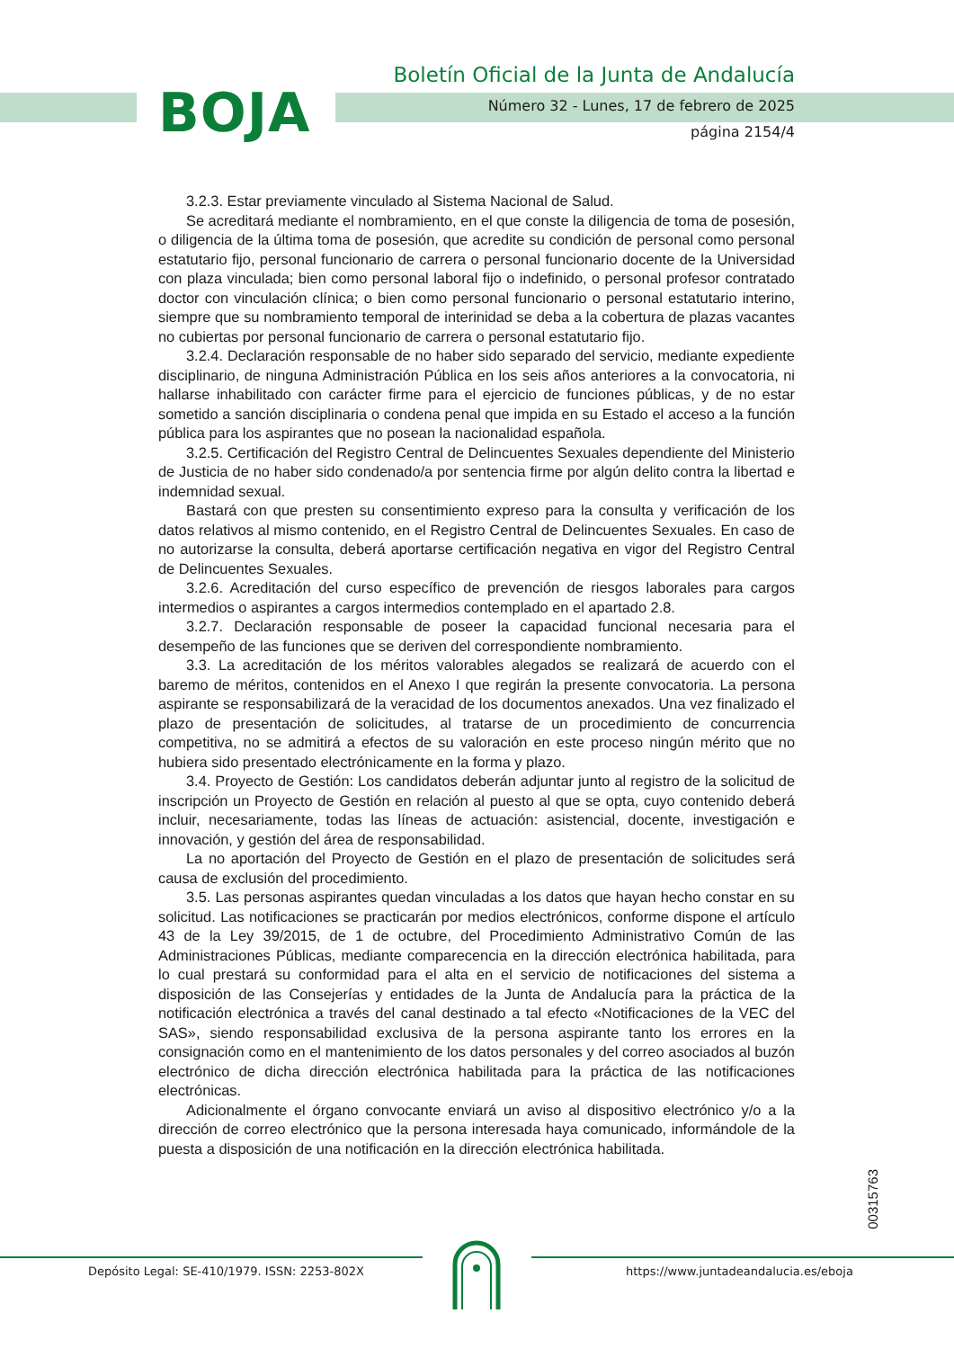BOJA
Boletín Oficial de la Junta de Andalucía
Número 32 - Lunes, 17 de febrero de 2025
página 2154/4
3.2.3. Estar previamente vinculado al Sistema Nacional de Salud.
Se acreditará mediante el nombramiento, en el que conste la diligencia de toma de posesión, o diligencia de la última toma de posesión, que acredite su condición de personal como personal estatutario fijo, personal funcionario de carrera o personal funcionario docente de la Universidad con plaza vinculada; bien como personal laboral fijo o indefinido, o personal profesor contratado doctor con vinculación clínica; o bien como personal funcionario o personal estatutario interino, siempre que su nombramiento temporal de interinidad se deba a la cobertura de plazas vacantes no cubiertas por personal funcionario de carrera o personal estatutario fijo.
3.2.4. Declaración responsable de no haber sido separado del servicio, mediante expediente disciplinario, de ninguna Administración Pública en los seis años anteriores a la convocatoria, ni hallarse inhabilitado con carácter firme para el ejercicio de funciones públicas, y de no estar sometido a sanción disciplinaria o condena penal que impida en su Estado el acceso a la función pública para los aspirantes que no posean la nacionalidad española.
3.2.5. Certificación del Registro Central de Delincuentes Sexuales dependiente del Ministerio de Justicia de no haber sido condenado/a por sentencia firme por algún delito contra la libertad e indemnidad sexual.
Bastará con que presten su consentimiento expreso para la consulta y verificación de los datos relativos al mismo contenido, en el Registro Central de Delincuentes Sexuales. En caso de no autorizarse la consulta, deberá aportarse certificación negativa en vigor del Registro Central de Delincuentes Sexuales.
3.2.6. Acreditación del curso específico de prevención de riesgos laborales para cargos intermedios o aspirantes a cargos intermedios contemplado en el apartado 2.8.
3.2.7. Declaración responsable de poseer la capacidad funcional necesaria para el desempeño de las funciones que se deriven del correspondiente nombramiento.
3.3. La acreditación de los méritos valorables alegados se realizará de acuerdo con el baremo de méritos, contenidos en el Anexo I que regirán la presente convocatoria. La persona aspirante se responsabilizará de la veracidad de los documentos anexados. Una vez finalizado el plazo de presentación de solicitudes, al tratarse de un procedimiento de concurrencia competitiva, no se admitirá a efectos de su valoración en este proceso ningún mérito que no hubiera sido presentado electrónicamente en la forma y plazo.
3.4. Proyecto de Gestión: Los candidatos deberán adjuntar junto al registro de la solicitud de inscripción un Proyecto de Gestión en relación al puesto al que se opta, cuyo contenido deberá incluir, necesariamente, todas las líneas de actuación: asistencial, docente, investigación e innovación, y gestión del área de responsabilidad.
La no aportación del Proyecto de Gestión en el plazo de presentación de solicitudes será causa de exclusión del procedimiento.
3.5. Las personas aspirantes quedan vinculadas a los datos que hayan hecho constar en su solicitud. Las notificaciones se practicarán por medios electrónicos, conforme dispone el artículo 43 de la Ley 39/2015, de 1 de octubre, del Procedimiento Administrativo Común de las Administraciones Públicas, mediante comparecencia en la dirección electrónica habilitada, para lo cual prestará su conformidad para el alta en el servicio de notificaciones del sistema a disposición de las Consejerías y entidades de la Junta de Andalucía para la práctica de la notificación electrónica a través del canal destinado a tal efecto «Notificaciones de la VEC del SAS», siendo responsabilidad exclusiva de la persona aspirante tanto los errores en la consignación como en el mantenimiento de los datos personales y del correo asociados al buzón electrónico de dicha dirección electrónica habilitada para la práctica de las notificaciones electrónicas.
Adicionalmente el órgano convocante enviará un aviso al dispositivo electrónico y/o a la dirección de correo electrónico que la persona interesada haya comunicado, informándole de la puesta a disposición de una notificación en la dirección electrónica habilitada.
00315763
Depósito Legal: SE-410/1979. ISSN: 2253-802X https://www.juntadeandalucia.es/eboja